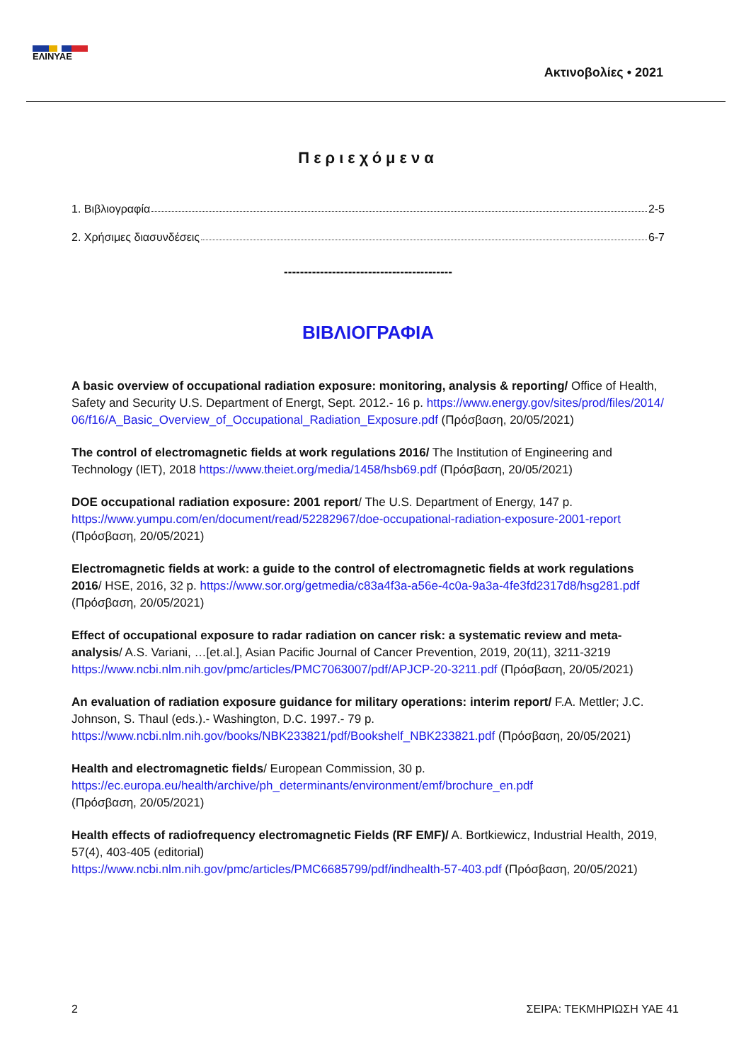ΕΛΙΝΥΑΕ
Ακτινοβολίες • 2021
Περιεχόμενα
1. Βιβλιογραφία 2-5
2. Χρήσιμες διασυνδέσεις 6-7
------------------------------------------
ΒΙΒΛΙΟΓΡΑΦΙΑ
A basic overview of occupational radiation exposure: monitoring, analysis & reporting/ Office of Health, Safety and Security U.S. Department of Energt, Sept. 2012.- 16 p. https://www.energy.gov/sites/prod/files/2014/06/f16/A_Basic_Overview_of_Occupational_Radiation_Exposure.pdf (Πρόσβαση, 20/05/2021)
The control of electromagnetic fields at work regulations 2016/ The Institution of Engineering and Technology (IET), 2018 https://www.theiet.org/media/1458/hsb69.pdf (Πρόσβαση, 20/05/2021)
DOE occupational radiation exposure: 2001 report/ The U.S. Department of Energy, 147 p.
https://www.yumpu.com/en/document/read/52282967/doe-occupational-radiation-exposure-2001-report
(Πρόσβαση, 20/05/2021)
Electromagnetic fields at work: a guide to the control of electromagnetic fields at work regulations 2016/ HSE, 2016, 32 p. https://www.sor.org/getmedia/c83a4f3a-a56e-4c0a-9a3a-4fe3fd2317d8/hsg281.pdf
(Πρόσβαση, 20/05/2021)
Effect of occupational exposure to radar radiation on cancer risk: a systematic review and meta-analysis/ A.S. Variani, …[et.al.], Asian Pacific Journal of Cancer Prevention, 2019, 20(11), 3211-3219
https://www.ncbi.nlm.nih.gov/pmc/articles/PMC7063007/pdf/APJCP-20-3211.pdf (Πρόσβαση, 20/05/2021)
An evaluation of radiation exposure guidance for military operations: interim report/ F.A. Mettler; J.C. Johnson, S. Thaul (eds.).- Washington, D.C. 1997.- 79 p.
https://www.ncbi.nlm.nih.gov/books/NBK233821/pdf/Bookshelf_NBK233821.pdf (Πρόσβαση, 20/05/2021)
Health and electromagnetic fields/ European Commission, 30 p.
https://ec.europa.eu/health/archive/ph_determinants/environment/emf/brochure_en.pdf
(Πρόσβαση, 20/05/2021)
Health effects of radiofrequency electromagnetic Fields (RF EMF)/ A. Bortkiewicz, Industrial Health, 2019, 57(4), 403-405 (editorial)
https://www.ncbi.nlm.nih.gov/pmc/articles/PMC6685799/pdf/indhealth-57-403.pdf (Πρόσβαση, 20/05/2021)
2 ΣΕΙΡΑ: ΤΕΚΜΗΡΙΩΣΗ ΥΑΕ 41